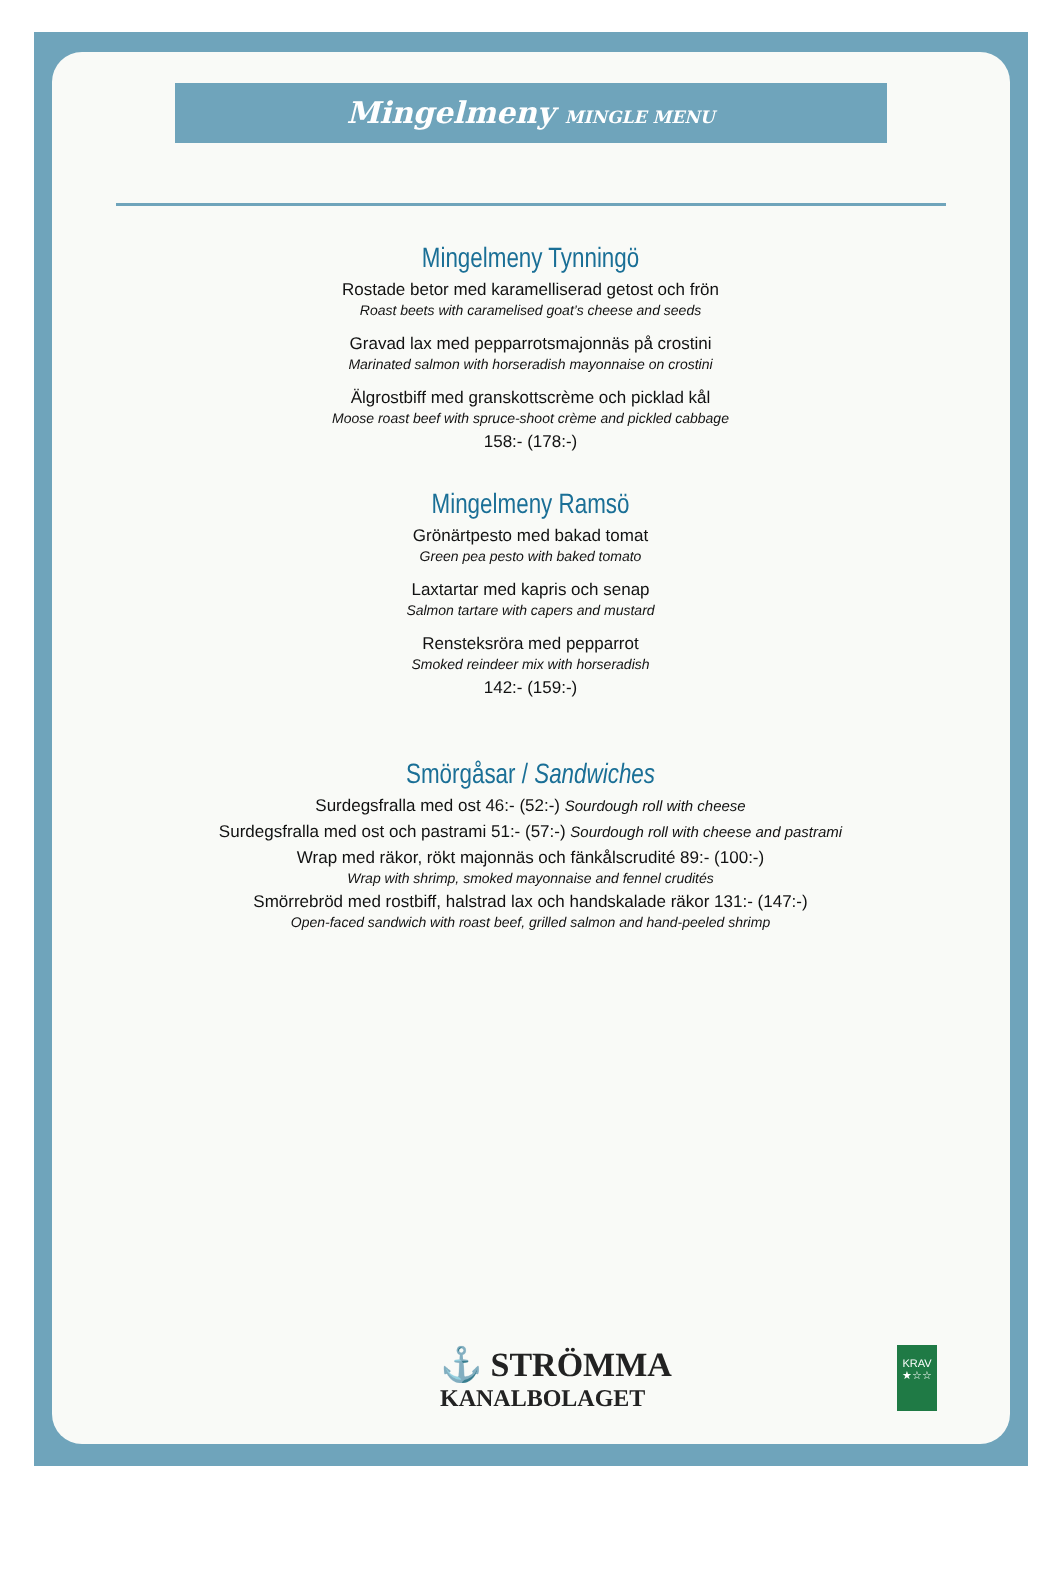Mingelmeny MINGLE MENU
Mingelmeny Tynningö
Rostade betor med karamelliserad getost och frön
Roast beets with caramelised goat’s cheese and seeds
Gravad lax med pepparrotsmajonnäs på crostini
Marinated salmon with horseradish mayonnaise on crostini
Älgrostbiff med granskottscrème och picklad kål
Moose roast beef with spruce-shoot crème and pickled cabbage
158:- (178:-)
Mingelmeny Ramsö
Grönärtpesto med bakad tomat
Green pea pesto with baked tomato
Laxtartar med kapris och senap
Salmon tartare with capers and mustard
Rensteksröra med pepparrot
Smoked reindeer mix with horseradish
142:- (159:-)
Smörgåsar / Sandwiches
Surdegsfralla med ost 46:- (52:-) Sourdough roll with cheese
Surdegsfralla med ost och pastrami 51:- (57:-) Sourdough roll with cheese and pastrami
Wrap med räkor, rökt majonnäs och fänkålscrudité 89:- (100:-)
Wrap with shrimp, smoked mayonnaise and fennel crudités
Smörrebröd med rostbiff, halstrad lax och handskalade räkor 131:- (147:-)
Open-faced sandwich with roast beef, grilled salmon and hand-peeled shrimp
⚓ STRÖMMA
KANALBOLAGET
KRAV
★☆☆